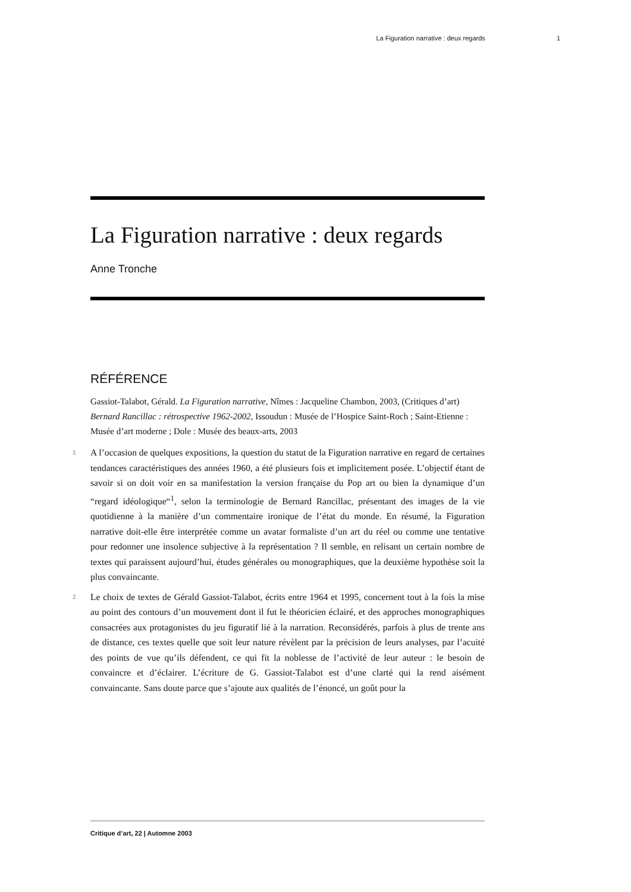La Figuration narrative : deux regards 1
La Figuration narrative : deux regards
Anne Tronche
RÉFÉRENCE
Gassiot-Talabot, Gérald. La Figuration narrative, Nîmes : Jacqueline Chambon, 2003, (Critiques d’art)
Bernard Rancillac : rétrospective 1962-2002, Issoudun : Musée de l’Hospice Saint-Roch ; Saint-Etienne : Musée d’art moderne ; Dole : Musée des beaux-arts, 2003
1 A l’occasion de quelques expositions, la question du statut de la Figuration narrative en regard de certaines tendances caractéristiques des années 1960, a été plusieurs fois et implicitement posée. L’objectif étant de savoir si on doit voir en sa manifestation la version française du Pop art ou bien la dynamique d’un “regard idéologique“<sup>1</sup>, selon la terminologie de Bernard Rancillac, présentant des images de la vie quotidienne à la manière d’un commentaire ironique de l’état du monde. En résumé, la Figuration narrative doit-elle être interprétée comme un avatar formaliste d’un art du réel ou comme une tentative pour redonner une insolence subjective à la représentation ? Il semble, en relisant un certain nombre de textes qui paraissent aujourd’hui, études générales ou monographiques, que la deuxième hypothèse soit la plus convaincante.
2 Le choix de textes de Gérald Gassiot-Talabot, écrits entre 1964 et 1995, concernent tout à la fois la mise au point des contours d’un mouvement dont il fut le théoricien éclairé, et des approches monographiques consacrées aux protagonistes du jeu figuratif lié à la narration. Reconsidérés, parfois à plus de trente ans de distance, ces textes quelle que soit leur nature révèlent par la précision de leurs analyses, par l’acuité des points de vue qu’ils défendent, ce qui fit la noblesse de l’activité de leur auteur : le besoin de convaincre et d’éclairer. L’écriture de G. Gassiot-Talabot est d’une clarté qui la rend aisément convaincante. Sans doute parce que s’ajoute aux qualités de l’énoncé, un goût pour la
Critique d’art, 22 | Automne 2003